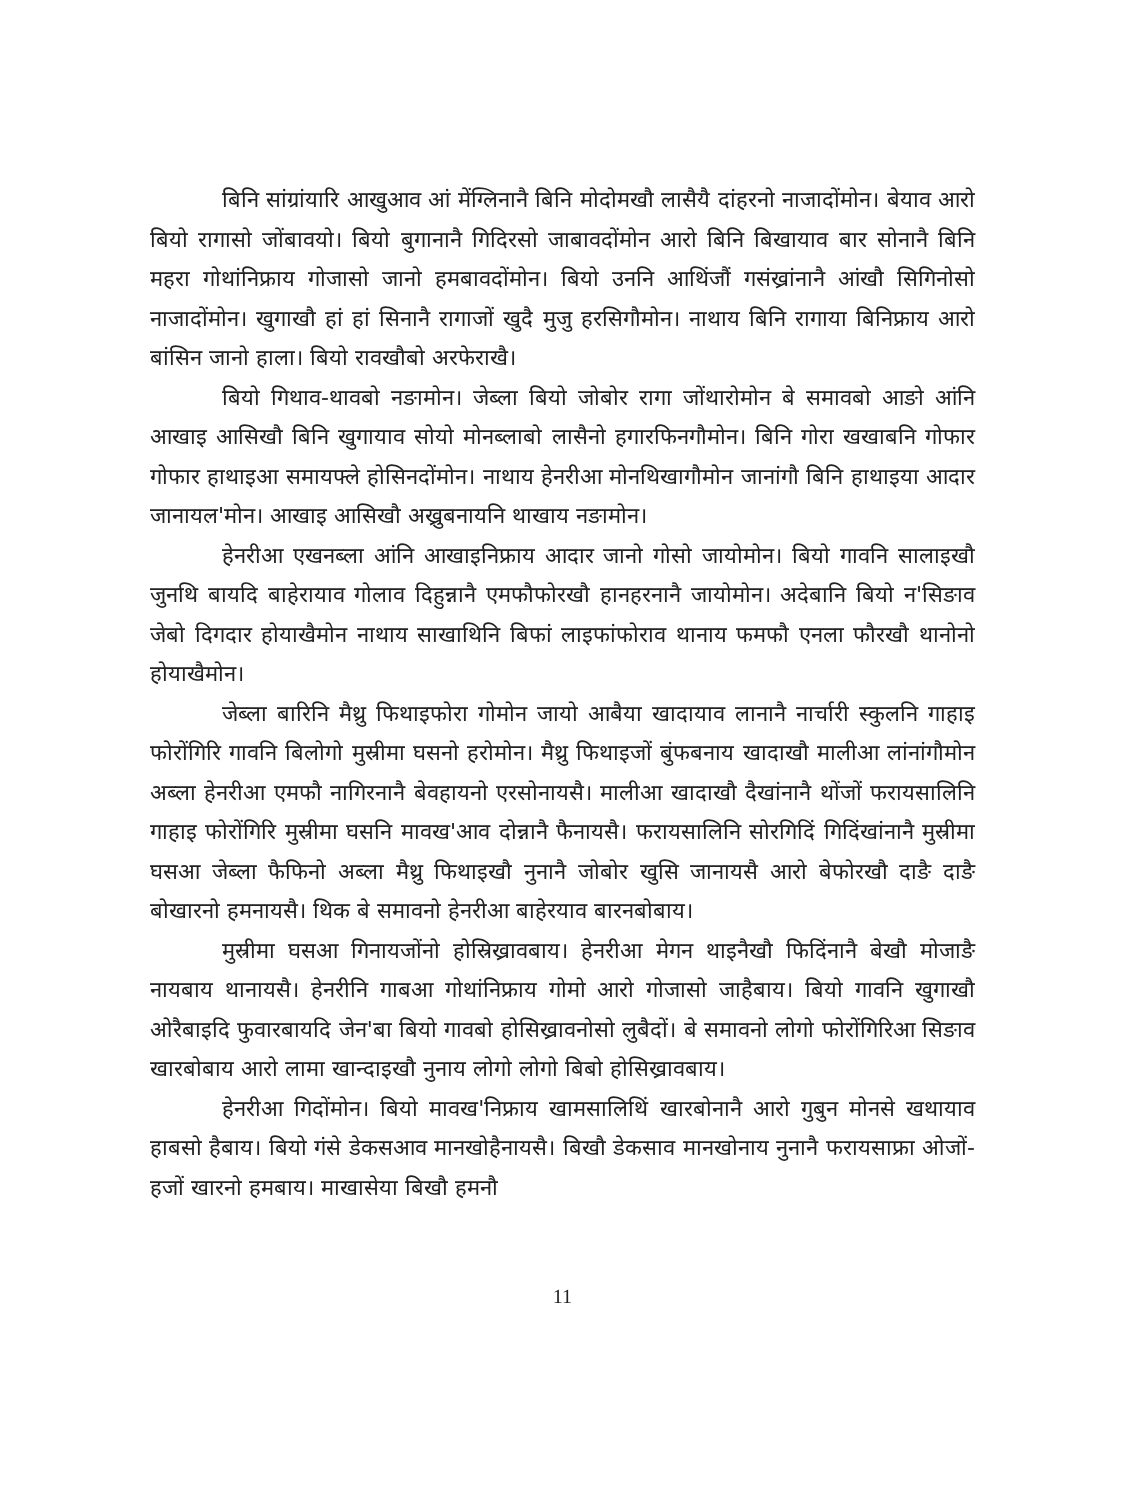बिनि सांग्रांयारि आखुआव आं मेंग्लिनानै बिनि मोदोमखौ लासैयै दांहरनो नाजादोंमोन। बेयाव आरो बियो रागासो जोंबावयो। बियो बुगानानै गिदिरसो जाबावदोंमोन आरो बिनि बिखायाव बार सोनानै बिनि महरा गोथांनिफ्राय गोजासो जानो हमबावदोंमोन। बियो उननि आथिंजौं गसंख्रांनानै आंखौ सिगिनोसो नाजादोंमोन। खुगाखौ हां हां सिनानै रागाजों खुदै मुजु हरसिगौमोन। नाथाय बिनि रागाया बिनिफ्राय आरो बांसिन जानो हाला। बियो रावखौबो अरफेराखै।
बियो गिथाव-थावबो नङामोन। जेब्ला बियो जोबोर रागा जोंथारोमोन बे समावबो आङो आंनि आखाइ आसिखौ बिनि खुगायाव सोयो मोनब्लाबो लासैनो हगारफिनगौमोन। बिनि गोरा खखाबनि गोफार गोफार हाथाइआ समायफ्ले होसिनदोंमोन। नाथाय हेनरीआ मोनथिखागौमोन जानांगौ बिनि हाथाइया आदार जानायल'मोन। आखाइ आसिखौ अख्रुबनायनि थाखाय नङामोन।
हेनरीआ एखनब्ला आंनि आखाइनिफ्राय आदार जानो गोसो जायोमोन। बियो गावनि सालाइखौ जुनथि बायदि बाहेरायाव गोलाव दिहुन्नानै एमफौफोरखौ हानहरनानै जायोमोन। अदेबानि बियो न'सिङाव जेबो दिगदार होयाखैमोन नाथाय साखाथिनि बिफां लाइफांफोराव थानाय फमफौ एनला फौरखौ थानोनो होयाखैमोन।
जेब्ला बारिनि मैथ्रु फिथाइफोरा गोमोन जायो आबैया खादायाव लानानै नार्चारी स्कुलनि गाहाइ फोरोंगिरि गावनि बिलोगो मुस्रीमा घसनो हरोमोन। मैथ्रु फिथाइजों बुंफबनाय खादाखौ मालीआ लांनांगौमोन अब्ला हेनरीआ एमफौ नागिरनानै बेवहायनो एरसोनायसै। मालीआ खादाखौ दैखांनानै थोंजों फरायसालिनि गाहाइ फोरोंगिरि मुस्रीमा घसनि मावख'आव दोन्नानै फैनायसै। फरायसालिनि सोरगिदिं गिदिंखांनानै मुस्रीमा घसआ जेब्ला फैफिनो अब्ला मैथ्रु फिथाइखौ नुनानै जोबोर खुसि जानायसै आरो बेफोरखौ दाङै दाङै बोखारनो हमनायसै। थिक बे समावनो हेनरीआ बाहेरयाव बारनबोबाय।
मुस्रीमा घसआ गिनायजोंनो होस्रिख्रावबाय। हेनरीआ मेगन थाइनैखौ फिदिंनानै बेखौ मोजाङै नायबाय थानायसै। हेनरीनि गाबआ गोथांनिफ्राय गोमो आरो गोजासो जाहैबाय। बियो गावनि खुगाखौ ओरैबाइदि फुवारबायदि जेन'बा बियो गावबो होसिख्रावनोसो लुबैदों। बे समावनो लोगो फोरोंगिरिआ सिङाव खारबोबाय आरो लामा खान्दाइखौ नुनाय लोगो लोगो बिबो होसिख्रावबाय।
हेनरीआ गिदोंमोन। बियो मावख'निफ्राय खामसालिथिं खारबोनानै आरो गुबुन मोनसे खथायाव हाबसो हैबाय। बियो गंसे डेकसआव मानखोहैनायसै। बिखौ डेकसाव मानखोनाय नुनानै फरायसाफ्रा ओजों-हजों खारनो हमबाय। माखासेया बिखौ हमनौ
11